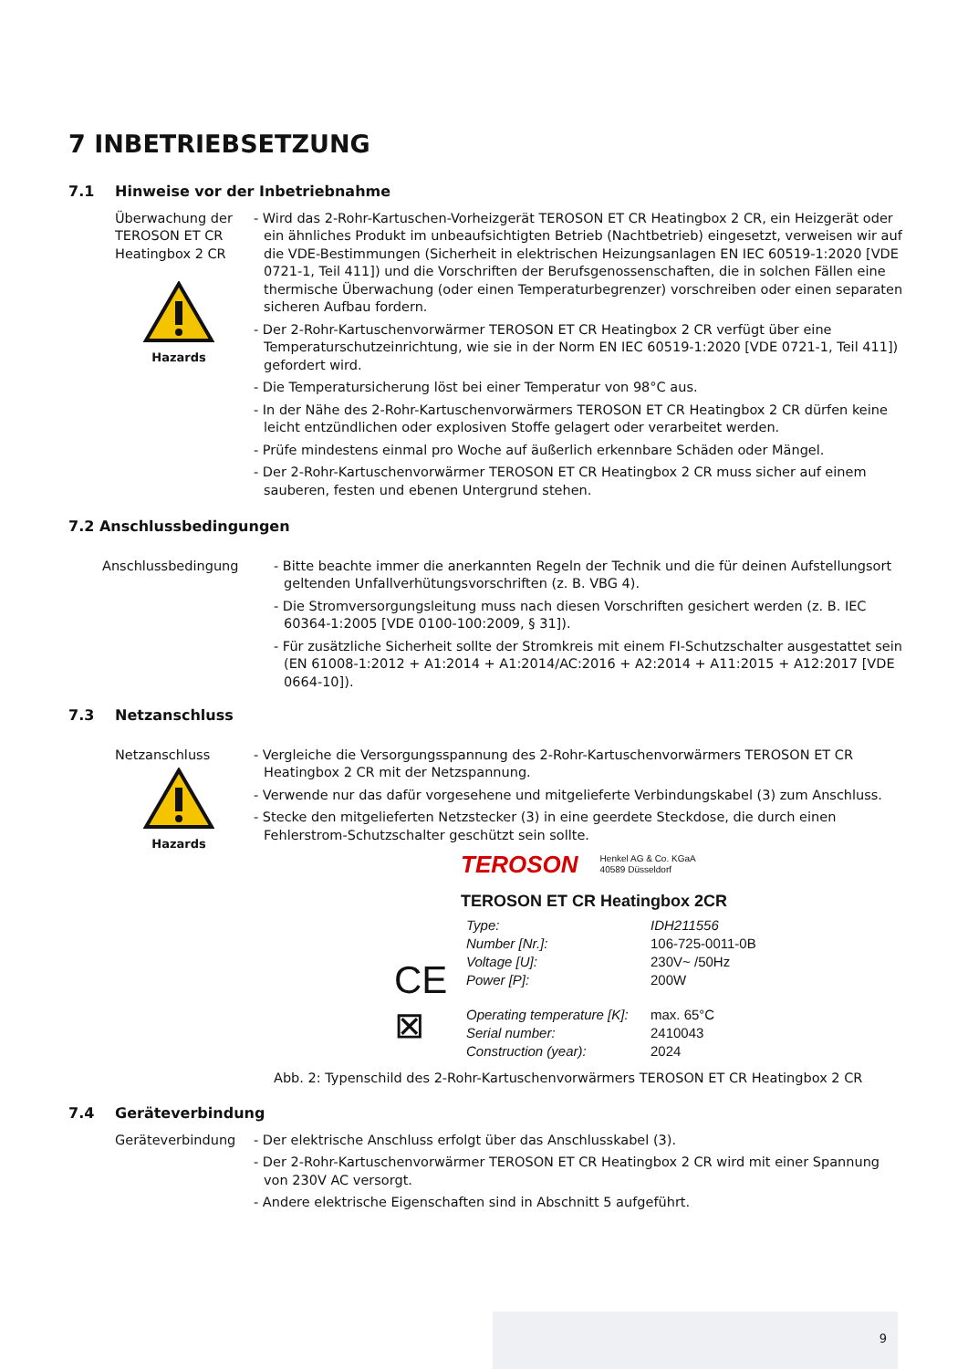7 INBETRIEBSETZUNG
7.1 Hinweise vor der Inbetriebnahme
Überwachung der TEROSON ET CR Heatingbox 2 CR
Hazards
- Wird das 2-Rohr-Kartuschen-Vorheizgerät TEROSON ET CR Heatingbox 2 CR, ein Heizgerät oder ein ähnliches Produkt im unbeaufsichtigten Betrieb (Nachtbetrieb) eingesetzt, verweisen wir auf die VDE-Bestimmungen (Sicherheit in elektrischen Heizungsanlagen EN IEC 60519-1:2020 [VDE 0721-1, Teil 411]) und die Vorschriften der Berufsgenossenschaften, die in solchen Fällen eine thermische Überwachung (oder einen Temperaturbegrenzer) vorschreiben oder einen separaten sicheren Aufbau fordern.
- Der 2-Rohr-Kartuschenvorwärmer TEROSON ET CR Heatingbox 2 CR verfügt über eine Temperaturschutzeinrichtung, wie sie in der Norm EN IEC 60519-1:2020 [VDE 0721-1, Teil 411]) gefordert wird.
- Die Temperatursicherung löst bei einer Temperatur von 98°C aus.
- In der Nähe des 2-Rohr-Kartuschenvorwärmers TEROSON ET CR Heatingbox 2 CR dürfen keine leicht entzündlichen oder explosiven Stoffe gelagert oder verarbeitet werden.
- Prüfe mindestens einmal pro Woche auf äußerlich erkennbare Schäden oder Mängel.
- Der 2-Rohr-Kartuschenvorwärmer TEROSON ET CR Heatingbox 2 CR muss sicher auf einem sauberen, festen und ebenen Untergrund stehen.
7.2 Anschlussbedingungen
Anschlussbedingung - Bitte beachte immer die anerkannten Regeln der Technik und die für deinen Aufstellungsort geltenden Unfallverhütungsvorschriften (z. B. VBG 4).
- Die Stromversorgungsleitung muss nach diesen Vorschriften gesichert werden (z. B. IEC 60364-1:2005 [VDE 0100-100:2009, § 31]).
- Für zusätzliche Sicherheit sollte der Stromkreis mit einem FI-Schutzschalter ausgestattet sein (EN 61008-1:2012 + A1:2014 + A1:2014/AC:2016 + A2:2014 + A11:2015 + A12:2017 [VDE 0664-10]).
7.3 Netzanschluss
Netzanschluss
Hazards
- Vergleiche die Versorgungsspannung des 2-Rohr-Kartuschenvorwärmers TEROSON ET CR Heatingbox 2 CR mit der Netzspannung.
- Verwende nur das dafür vorgesehene und mitgelieferte Verbindungskabel (3) zum Anschluss.
- Stecke den mitgelieferten Netzstecker (3) in eine geerdete Steckdose, die durch einen Fehlerstrom-Schutzschalter geschützt sein sollte.
TEROSON Henkel AG & Co. KGaA
40589 Düsseldorf
TEROSON ET CR Heatingbox 2CR
| CE | Type: | IDH211556 |
| | Number [Nr.]: | 106-725-0011-0B |
| | Voltage [U]: | 230V~ /50Hz |
| | Power [P]: | 200W |
| ⊠ | Operating temperature [K]: | max. 65°C |
| | Serial number: | 2410043 |
| | Construction (year): | 2024 |
Abb. 2: Typenschild des 2-Rohr-Kartuschenvorwärmers TEROSON ET CR Heatingbox 2 CR
7.4 Geräteverbindung
Geräteverbindung - Der elektrische Anschluss erfolgt über das Anschlusskabel (3).
- Der 2-Rohr-Kartuschenvorwärmer TEROSON ET CR Heatingbox 2 CR wird mit einer Spannung von 230V AC versorgt.
- Andere elektrische Eigenschaften sind in Abschnitt 5 aufgeführt.
9